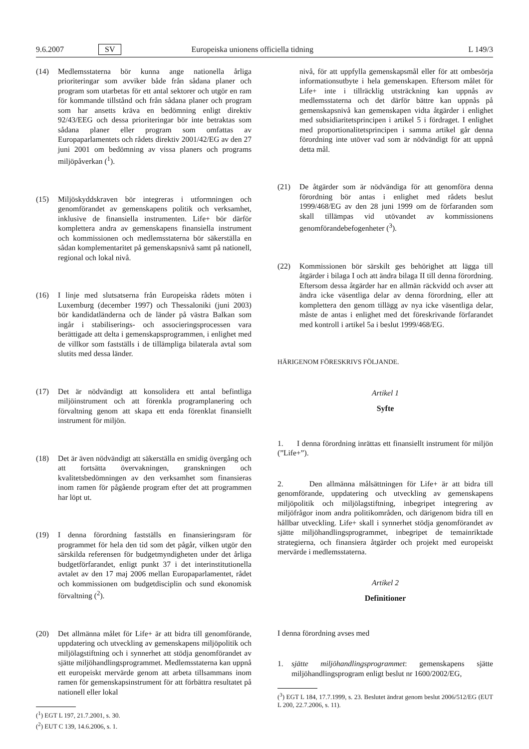9.6.2007 SV Europeiska unionens officiella tidning L 149/3
(14) Medlemsstaterna bör kunna ange nationella årliga prioriteringar som avviker både från sådana planer och program som utarbetas för ett antal sektorer och utgör en ram för kommande tillstånd och från sådana planer och program som har ansetts kräva en bedömning enligt direktiv 92/43/EEG och dessa prioriteringar bör inte betraktas som sådana planer eller program som omfattas av Europaparlamentets och rådets direktiv 2001/42/EG av den 27 juni 2001 om bedömning av vissa planers och programs miljöpåverkan (<sup>1</sup>).
(15) Miljöskyddskraven bör integreras i utformningen och genomförandet av gemenskapens politik och verksamhet, inklusive de finansiella instrumenten. Life+ bör därför komplettera andra av gemenskapens finansiella instrument och kommissionen och medlemsstaterna bör säkerställa en sådan komplementaritet på gemenskapsnivå samt på nationell, regional och lokal nivå.
(16) I linje med slutsatserna från Europeiska rådets möten i Luxemburg (december 1997) och Thessaloniki (juni 2003) bör kandidatländerna och de länder på västra Balkan som ingår i stabiliserings- och associeringsprocessen vara berättigade att delta i gemenskapsprogrammen, i enlighet med de villkor som fastställs i de tillämpliga bilaterala avtal som slutits med dessa länder.
(17) Det är nödvändigt att konsolidera ett antal befintliga miljöinstrument och att förenkla programplanering och förvaltning genom att skapa ett enda förenklat finansiellt instrument för miljön.
(18) Det är även nödvändigt att säkerställa en smidig övergång och att fortsätta övervakningen, granskningen och kvalitetsbedömningen av den verksamhet som finansieras inom ramen för pågående program efter det att programmen har löpt ut.
(19) I denna förordning fastställs en finansieringsram för programmet för hela den tid som det pågår, vilken utgör den särskilda referensen för budgetmyndigheten under det årliga budgetförfarandet, enligt punkt 37 i det interinstitutionella avtalet av den 17 maj 2006 mellan Europaparlamentet, rådet och kommissionen om budgetdisciplin och sund ekonomisk förvaltning (<sup>2</sup>).
(20) Det allmänna målet för Life+ är att bidra till genomförande, uppdatering och utveckling av gemenskapens miljöpolitik och miljölagstiftning och i synnerhet att stödja genomförandet av sjätte miljöhandlingsprogrammet. Medlemsstaterna kan uppnå ett europeiskt mervärde genom att arbeta tillsammans inom ramen för gemenskapsinstrument för att förbättra resultatet på nationell eller lokal
(<sup>1</sup>) EGT L 197, 21.7.2001, s. 30.
(<sup>2</sup>) EUT C 139, 14.6.2006, s. 1.
nivå, för att uppfylla gemenskapsmål eller för att ombesörja informationsutbyte i hela gemenskapen. Eftersom målet för Life+ inte i tillräcklig utsträckning kan uppnås av medlemsstaterna och det därför bättre kan uppnås på gemenskapsnivå kan gemenskapen vidta åtgärder i enlighet med subsidiaritetsprincipen i artikel 5 i fördraget. I enlighet med proportionalitetsprincipen i samma artikel går denna förordning inte utöver vad som är nödvändigt för att uppnå detta mål.
(21) De åtgärder som är nödvändiga för att genomföra denna förordning bör antas i enlighet med rådets beslut 1999/468/EG av den 28 juni 1999 om de förfaranden som skall tillämpas vid utövandet av kommissionens genomförandebefogenheter (<sup>3</sup>).
(22) Kommissionen bör särskilt ges behörighet att lägga till åtgärder i bilaga I och att ändra bilaga II till denna förordning. Eftersom dessa åtgärder har en allmän räckvidd och avser att ändra icke väsentliga delar av denna förordning, eller att komplettera den genom tillägg av nya icke väsentliga delar, måste de antas i enlighet med det föreskrivande förfarandet med kontroll i artikel 5a i beslut 1999/468/EG.
HÄRIGENOM FÖRESKRIVS FÖLJANDE.
Artikel 1
Syfte
1. I denna förordning inrättas ett finansiellt instrument för miljön (”Life+”).
2. Den allmänna målsättningen för Life+ är att bidra till genomförande, uppdatering och utveckling av gemenskapens miljöpolitik och miljölagstiftning, inbegripet integrering av miljöfrågor inom andra politikområden, och därigenom bidra till en hållbar utveckling. Life+ skall i synnerhet stödja genomförandet av sjätte miljöhandlingsprogrammet, inbegripet de temainriktade strategierna, och finansiera åtgärder och projekt med europeiskt mervärde i medlemsstaterna.
Artikel 2
Definitioner
I denna förordning avses med
1. sjätte miljöhandlingsprogrammet: gemenskapens sjätte miljöhandlingsprogram enligt beslut nr 1600/2002/EG,
(<sup>3</sup>) EGT L 184, 17.7.1999, s. 23. Beslutet ändrat genom beslut 2006/512/EG (EUT L 200, 22.7.2006, s. 11).